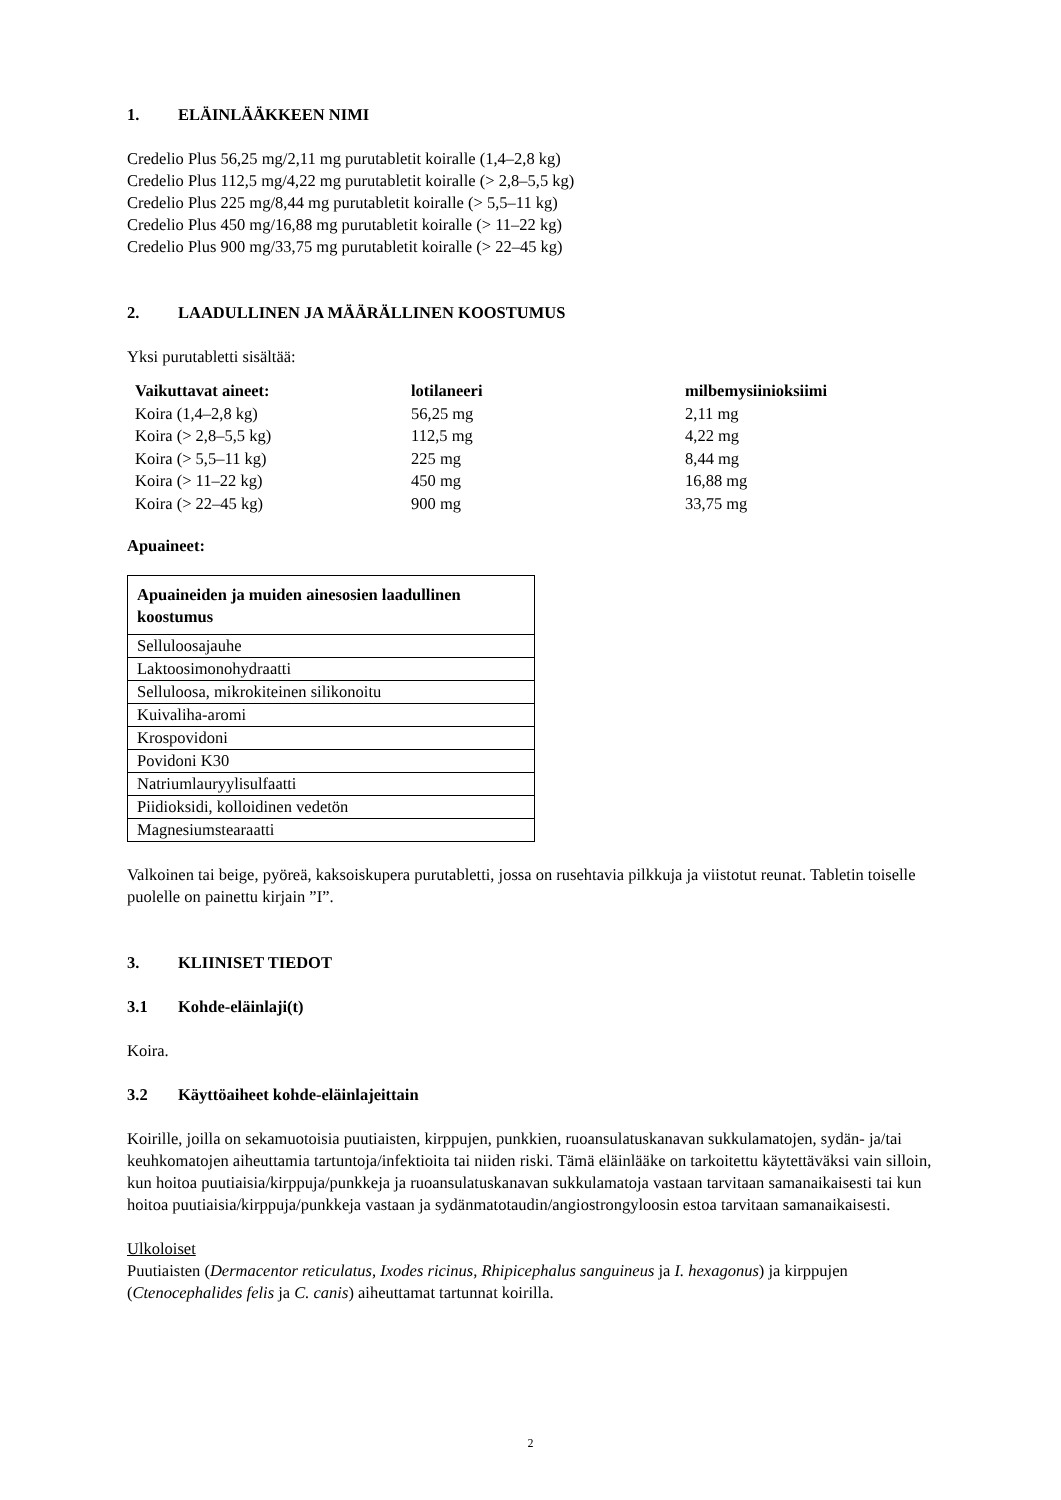1. ELÄINLÄÄKKEEN NIMI
Credelio Plus 56,25 mg/2,11 mg purutabletit koiralle (1,4–2,8 kg)
Credelio Plus 112,5 mg/4,22 mg purutabletit koiralle (> 2,8–5,5 kg)
Credelio Plus 225 mg/8,44 mg purutabletit koiralle (> 5,5–11 kg)
Credelio Plus 450 mg/16,88 mg purutabletit koiralle (> 11–22 kg)
Credelio Plus 900 mg/33,75 mg purutabletit koiralle (> 22–45 kg)
2. LAADULLINEN JA MÄÄRÄLLINEN KOOSTUMUS
Yksi purutabletti sisältää:
| Vaikuttavat aineet: | lotilaneeri | milbemysiinioksiimi |
| --- | --- | --- |
| Koira (1,4–2,8 kg) | 56,25 mg | 2,11 mg |
| Koira (> 2,8–5,5 kg) | 112,5 mg | 4,22 mg |
| Koira (> 5,5–11 kg) | 225 mg | 8,44 mg |
| Koira (> 11–22 kg) | 450 mg | 16,88 mg |
| Koira (> 22–45 kg) | 900 mg | 33,75 mg |
Apuaineet:
| Apuaineiden ja muiden ainesosien laadullinen koostumus |
| --- |
| Selluloosajauhe |
| Laktoosimonohydraatti |
| Selluloosa, mikrokiteinen silikonoitu |
| Kuivaliha-aromi |
| Krospovidoni |
| Povidoni K30 |
| Natriumlauryylisulfaatti |
| Piidioksidi, kolloidinen vedetön |
| Magnesiumstearaatti |
Valkoinen tai beige, pyöreä, kaksoiskupera purutabletti, jossa on rusehtavia pilkkuja ja viistotut reunat. Tabletin toiselle puolelle on painettu kirjain ”I”.
3. KLIINISET TIEDOT
3.1 Kohde-eläinlaji(t)
Koira.
3.2 Käyttöaiheet kohde-eläinlajeittain
Koirille, joilla on sekamuotoisia puutiaisten, kirppujen, punkkien, ruoansulatuskanavan sukkulamatojen, sydän- ja/tai keuhkomatojen aiheuttamia tartuntoja/infektioita tai niiden riski. Tämä eläinlääke on tarkoitettu käytettäväksi vain silloin, kun hoitoa puutiaisia/kirppuja/punkkeja ja ruoansulatuskanavan sukkulamatoja vastaan tarvitaan samanaikaisesti tai kun hoitoa puutiaisia/kirppuja/punkkeja vastaan ja sydänmatotaudin/angiostrongyloosin estoa tarvitaan samanaikaisesti.
Ulkoloiset
Puutiaisten (Dermacentor reticulatus, Ixodes ricinus, Rhipicephalus sanguineus ja I. hexagonus) ja kirppujen (Ctenocephalides felis ja C. canis) aiheuttamat tartunnat koirilla.
2